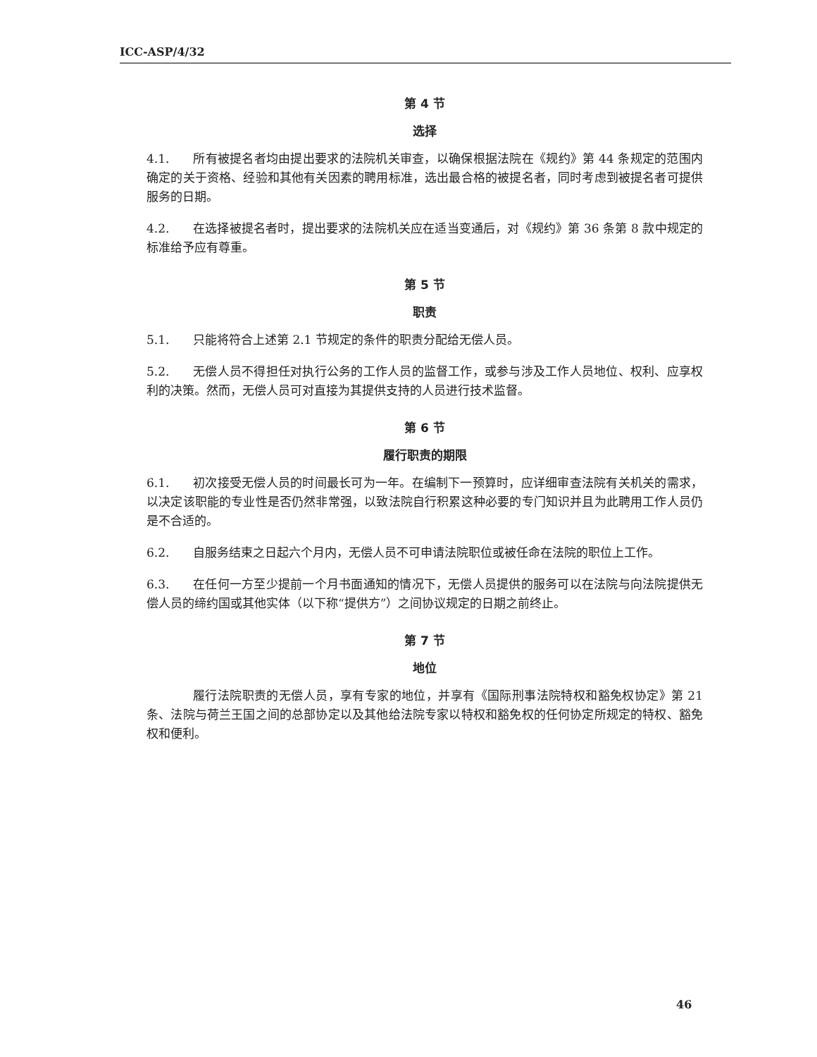ICC-ASP/4/32
第 4 节
选择
4.1. 所有被提名者均由提出要求的法院机关审查，以确保根据法院在《规约》第 44 条规定的范围内确定的关于资格、经验和其他有关因素的聘用标准，选出最合格的被提名者，同时考虑到被提名者可提供服务的日期。
4.2. 在选择被提名者时，提出要求的法院机关应在适当变通后，对《规约》第 36 条第 8 款中规定的标准给予应有尊重。
第 5 节
职责
5.1. 只能将符合上述第 2.1 节规定的条件的职责分配给无偿人员。
5.2. 无偿人员不得担任对执行公务的工作人员的监督工作，或参与涉及工作人员地位、权利、应享权利的决策。然而，无偿人员可对直接为其提供支持的人员进行技术监督。
第 6 节
履行职责的期限
6.1. 初次接受无偿人员的时间最长可为一年。在编制下一预算时，应详细审查法院有关机关的需求，以决定该职能的专业性是否仍然非常强，以致法院自行积累这种必要的专门知识并且为此聘用工作人员仍是不合适的。
6.2. 自服务结束之日起六个月内，无偿人员不可申请法院职位或被任命在法院的职位上工作。
6.3. 在任何一方至少提前一个月书面通知的情况下，无偿人员提供的服务可以在法院与向法院提供无偿人员的缔约国或其他实体（以下称“提供方”）之间协议规定的日期之前终止。
第 7 节
地位
履行法院职责的无偿人员，享有专家的地位，并享有《国际刑事法院特权和豁免权协定》第 21 条、法院与荷兰王国之间的总部协定以及其他给法院专家以特权和豁免权的任何协定所规定的特权、豁免权和便利。
46